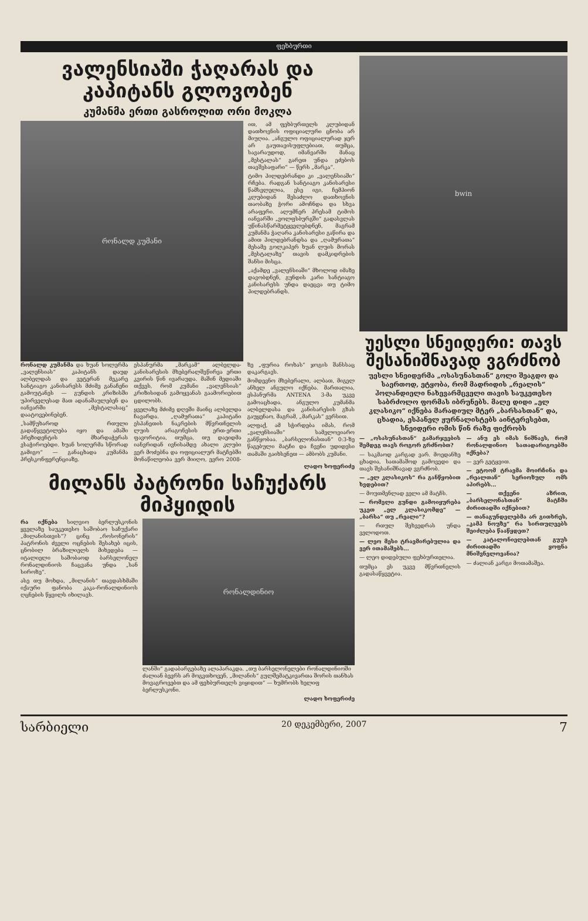ფეხბურთი
ვალენსიაში ჭაღარას და კაპიტანს გლოვობენ
კუმანმა ერთი გასროლით ორი მოკლა
რონალდ კუმანი
ით, ამ ფეხბურთელს კლუბიდან დათხოვნის ოფიციალური ცნობა არ მიუღია. „ანგულო ოფიციალურად ჯერ არ გაუთავისუფლებიათ, თუმცა, სავარაუდოდ, იმანვარში მანაც „მესტალას“ გარეთ უნდა ეძებოს თავშესაფარი“ — წერს „მარკა“.
ტიმო ჰილდებრანდი კი „ვალენსიაში“ რჩება. რადგან სანტიაგო კანისარესი წამსვლელია, ესე იგი, ჩემპიონ კლუბიდან შესაძლო დათხოვნის თაობაზე ჭორი ამოჩნდა და სხვა არაფერი. ალუმნერ პრესამ ტიმოს იანვარში „ვოლფსბურგში“ გადასვლას უწინასწარმეტყველებდნენ, მაგრამ კუმანმა ჭაღარა კანისარესი გაწირა და ამით ჰილდებრანდსა და „ღამურათა“ მესამე გოლკიპერ ხუან ლუის მორას „მესტალაზე“ თავის დამკიდრების შანსი მისცა.
„აქამდე „ვალენსიაში“ მხოლოდ იმაზე დავობდნენ, გუნდის კარი სანტიაგო კანისარესს უნდა დაეცვა თუ ტიმო ჰილდებრანდს.
რონალდ კუმანმა და ხუან სოლერმა „ვალენსიას“ კაპიტანს დაუდ ალბელდას და ვეტერან მეკარე სანტიაგო კანისარესს მძიმე განაჩენი გამოუტანეს — გუნდის კრიზისში უპირველესად მათ ადანაშაულებენ და იანვარში „მესტალასაც“ დაატოვებინებენ.
„სამწუხაროდ რთული გადაწყვეტილება იყო და ამაში პრეზიდენტის მხარდაჭერას ვსაჭიროებდი. ხუან სოლერმა სწორად გამიგო“ — განაცხადა კუმანმა პრესკონფერენციაზე.
ესპანურმა „მარკამ“ ალბელდა-კანისარესის მხებერალშეწირვა ერთი კვირის წინ ივარაუდა. მაშინ მედიაში თქვეს, რომ კუმანი „ვალენსიას“ კრიზისიდან გამოყვანას გაამორიებით ცდილობს.
ყველაზე მძიმე დღეში მაინც ალბელდა ჩავარდა. „ღამურათა“ კაპიტანი ესპანეთის ნაკრების მწვრთნელის ლუის არაგონესის ერთ-ერთი ფავორიტია, თუმცა, თუ დაეიდმა იანვრიდან ივნისამდე ახალი კლუბი ვერ მოძებნა და ოფიციალურ მატჩებში მონაწილეობა ვერ მიიღო, ევრო 2008-ზე „ფურია როხას“ ჯოგის შანსსაც დაკარგავს.
მომდევნო მხებერალი, ალბათ, მიგელ ანხელ ანგულო იქნება. მართალია, ესპანურმა ANTENA 3-მა უკვე გამოაცხადა, ანგულო კუმანმა ალბელდასა და კანისარესის გზას გაუყენაო, მაგრამ, „მარკას“ ვერსით.
ალფაქ, ამ სჭირდება იმას, რომ „ვალენსიაში“ სამელოვიარო განწყობაა. „ბარსელონასთან“ 0:3-ზე წაგებული მატჩი და ჩვენი უდიდესი თამაში გაიხსენეთ — ამბობს კუმანი.
ლადო ხოფერიძე
მილანს პატრონი საჩუქარს მიჰყიდის
რა იქნება სილვიო ბერლუსკონის ყველაზე საუკეთესო საშობაო საჩუქარი „მილანისთვის“? ცინც „როსონერის“ პატრონის ძველი ოცნების შესახებ იცის, ცნობილ ბრაზილიელს მიხვდება — იტალიელი საშობაოდ ბარსელონელ რონალდინიოს ჩაცვანა უნდა „სან სიროზე“.
ასე თუ მოხდა, „მილანის“ თავდასხმაში იქაური ფანობა კაკა-რონალდინიოს ღცნების წყვილს იხილავს.
რონალდინიო
ლანში“ გადაბარგებაზე ალაპარაკდა. „თუ ბარსელონელები რონალდინიოში ძალიან ბევრს არ მოგვთხოვენ, „მილანის“ გულშემატკივართა შორის თანხას მოვაგროვებთ და ამ ფეხბურთელს ვიყიდით“ — ხუმრობს ხელიფ ბერლუსკონი.
ლადო ხოფერიძე
bwin
უესლი სნეიდერი: თავს შესანიშნავად ვგრძნობ
უესლი სნეიდერმა „ოსასუნასთან“ გოლი შეაგდო და საერთოდ, ეტყობა, რომ მადრიდის „რეალის“ ჰოლანდიელი ნახევარმცველი თავის საუკეთესო საბრძოლო ფორმას იბრუნებს. მალე დიდი „ელ კლასიკო“ იქნება მარადიულ მტერ „ბარსასთან“ და, ცხადია, ესპანელ ჟურნალისტებს აინტერესებთ, სნეიდერი ომის წინ რაზე ფიქრობს
— „ოსასუნასთან“ გამარჯვების შემდეგ თავს როგორ გრძნობთ?
— საკმაოდ კარგად ვარ. მოედანზე ცხადია, სათამაშოდ გამოვედი და თავს შესანიშნავად ვგრძნობ.
— „ელ კლასიკოს“ რა განწყობით ხვდებით?
— მოუთმენლად ველი ამ მატჩს.
— რომელი გუნდი გამოიყურება უკეთ „ელ კლასიკომდე“ — „ბარსა“ თუ „რეალი“?
— რთულ შეხვედრას უნდა ველოდოთ.
— ლეო მესი ტრავმირებულია და ვერ ითამაშებს...
— ლეო დიდებული ფეხბურთელია.
თუმცა ეს უკვე მწვრთნელის გადასაწყვეტია.
— ანუ ეს იმას ნიშნავს, რომ რონალდინიო სათადარიგოებში იქნება?
— ვერ გეტყვით.
— ეტოომ ტრავმა მოირჩინა და „რეალთან“ სერიოზულ ომს აპირებს...
— თქვენი აზრით, „ბარსელონასთან“ მატჩში ძირითადში იქნებით?
— თანაგუნდელებმა არ გითხრეს, „კამპ ნოუზე“ რა სირთულეებს შეიძლება წააწყდეთ?
— კატალონიელებთან გუუს ძირითადში ყოფნა მნიშვნელოვანია?
— ძალიან კარგი მოთამაშეა.
სარბიელი 20 დეკემბერი, 2007 7